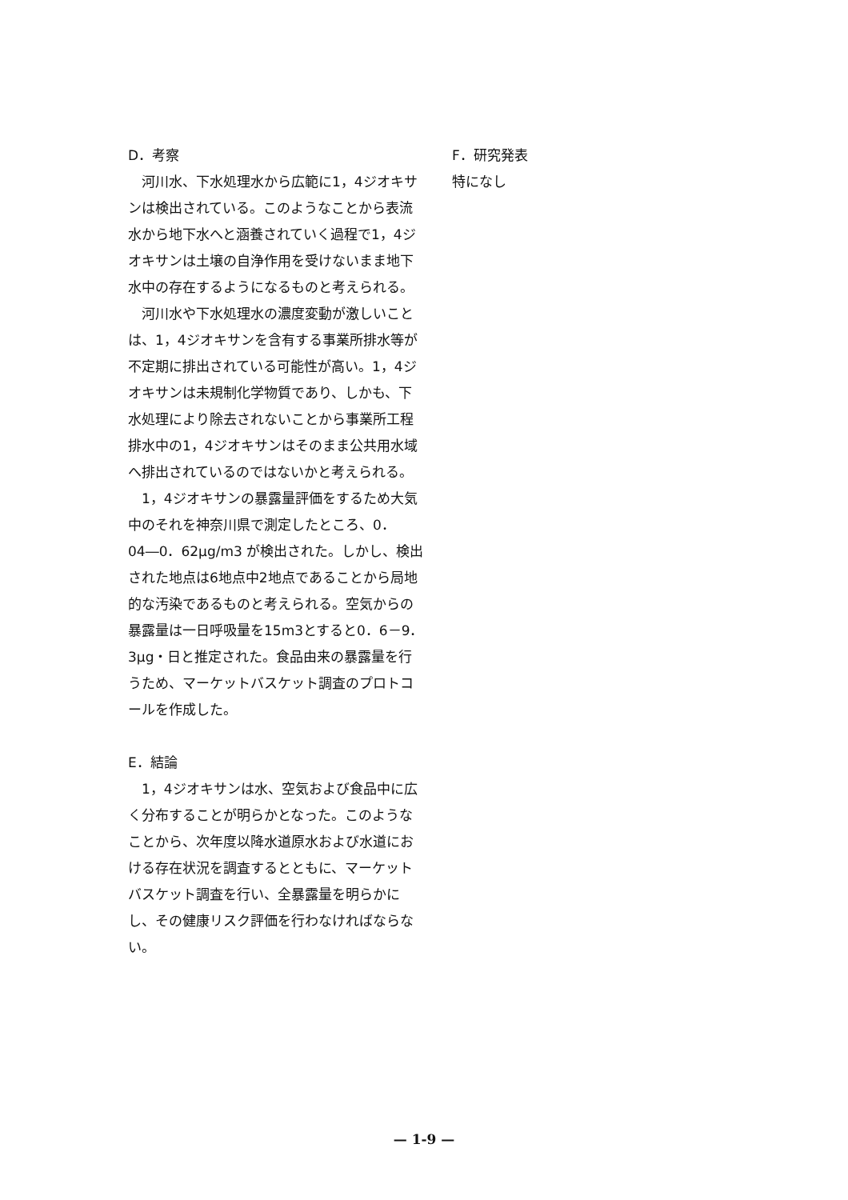D．考察
　河川水、下水処理水から広範に1，4ジオキサンは検出されている。このようなことから表流水から地下水へと涵養されていく過程で1，4ジオキサンは土壌の自浄作用を受けないまま地下水中の存在するようになるものと考えられる。
　河川水や下水処理水の濃度変動が激しいことは、1，4ジオキサンを含有する事業所排水等が不定期に排出されている可能性が高い。1，4ジオキサンは未規制化学物質であり、しかも、下水処理により除去されないことから事業所工程排水中の1，4ジオキサンはそのまま公共用水域へ排出されているのではないかと考えられる。
　1，4ジオキサンの暴露量評価をするため大気中のそれを神奈川県で測定したところ、0．04―0．62μg/m3 が検出された。しかし、検出された地点は6地点中2地点であることから局地的な汚染であるものと考えられる。空気からの暴露量は一日呼吸量を15m3とすると0．6－9．3μg・日と推定された。食品由来の暴露量を行うため、マーケットバスケット調査のプロトコールを作成した。
E．結論
　1，4ジオキサンは水、空気および食品中に広く分布することが明らかとなった。このようなことから、次年度以降水道原水および水道における存在状況を調査するとともに、マーケットバスケット調査を行い、全暴露量を明らかにし、その健康リスク評価を行わなければならない。
F．研究発表
特になし
— 1-9 —